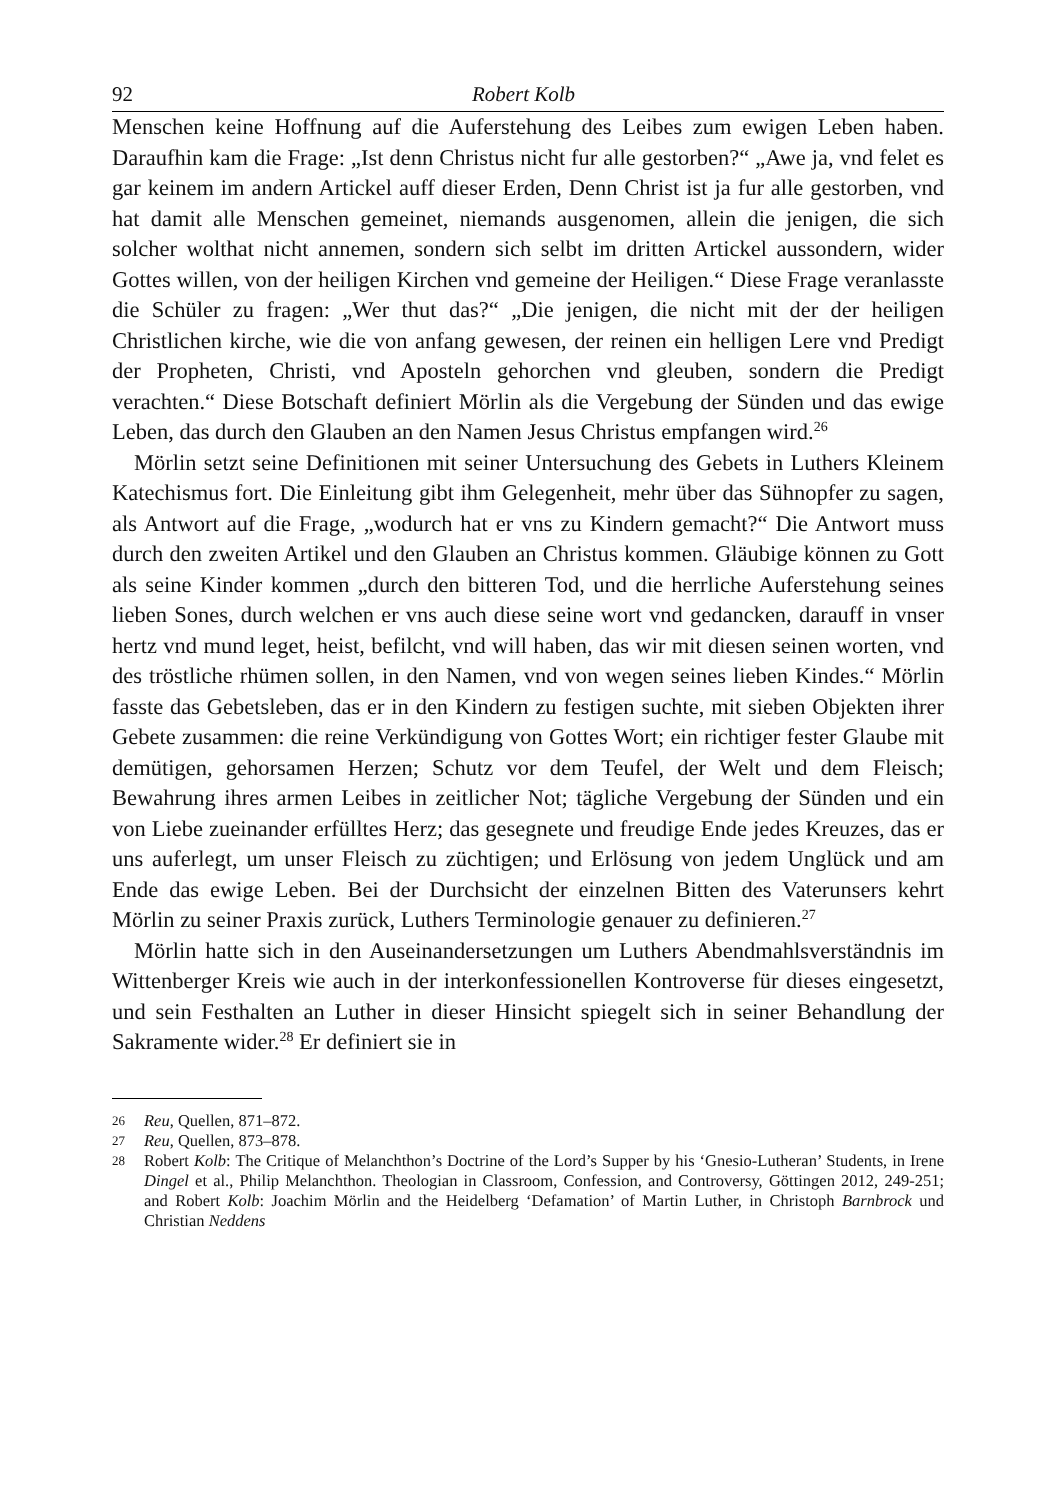92 Robert Kolb
Menschen keine Hoffnung auf die Auferstehung des Leibes zum ewigen Leben haben. Daraufhin kam die Frage: „Ist denn Christus nicht fur alle gestorben?“ „Awe ja, vnd felet es gar keinem im andern Artickel auff dieser Erden, Denn Christ ist ja fur alle gestorben, vnd hat damit alle Menschen gemeinet, niemands ausgenomen, allein die jenigen, die sich solcher wolthat nicht annemen, sondern sich selbt im dritten Artickel aussondern, wider Gottes willen, von der heiligen Kirchen vnd gemeine der Heiligen.“ Diese Frage veranlasste die Schüler zu fragen: „Wer thut das?“ „Die jenigen, die nicht mit der der heiligen Christlichen kirche, wie die von anfang gewesen, der reinen ein helligen Lere vnd Predigt der Propheten, Christi, vnd Aposteln gehorchen vnd gleuben, sondern die Predigt verachten.“ Diese Botschaft definiert Mörlin als die Vergebung der Sünden und das ewige Leben, das durch den Glauben an den Namen Jesus Christus empfangen wird.<sup>26</sup>
Mörlin setzt seine Definitionen mit seiner Untersuchung des Gebets in Luthers Kleinem Katechismus fort. Die Einleitung gibt ihm Gelegenheit, mehr über das Sühnopfer zu sagen, als Antwort auf die Frage, „wodurch hat er vns zu Kindern gemacht?“ Die Antwort muss durch den zweiten Artikel und den Glauben an Christus kommen. Gläubige können zu Gott als seine Kinder kommen „durch den bitteren Tod, und die herrliche Auferstehung seines lieben Sones, durch welchen er vns auch diese seine wort vnd gedancken, darauff in vnser hertz vnd mund leget, heist, befilcht, vnd will haben, das wir mit diesen seinen worten, vnd des tröstliche rhümen sollen, in den Namen, vnd von wegen seines lieben Kindes.“ Mörlin fasste das Gebetsleben, das er in den Kindern zu festigen suchte, mit sieben Objekten ihrer Gebete zusammen: die reine Verkündigung von Gottes Wort; ein richtiger fester Glaube mit demütigen, gehorsamen Herzen; Schutz vor dem Teufel, der Welt und dem Fleisch; Bewahrung ihres armen Leibes in zeitlicher Not; tägliche Vergebung der Sünden und ein von Liebe zueinander erfülltes Herz; das gesegnete und freudige Ende jedes Kreuzes, das er uns auferlegt, um unser Fleisch zu züchtigen; und Erlösung von jedem Unglück und am Ende das ewige Leben. Bei der Durchsicht der einzelnen Bitten des Vaterunsers kehrt Mörlin zu seiner Praxis zurück, Luthers Terminologie genauer zu definieren.<sup>27</sup>
Mörlin hatte sich in den Auseinandersetzungen um Luthers Abendmahlsverständnis im Wittenberger Kreis wie auch in der interkonfessionellen Kontroverse für dieses eingesetzt, und sein Festhalten an Luther in dieser Hinsicht spiegelt sich in seiner Behandlung der Sakramente wider.<sup>28</sup> Er definiert sie in
26
Reu, Quellen, 871–872.
27
Reu, Quellen, 873–878.
28
Robert Kolb: The Critique of Melanchthon’s Doctrine of the Lord’s Supper by his ‘Gnesio-Lutheran’ Students, in Irene Dingel et al., Philip Melanchthon. Theologian in Classroom, Confession, and Controversy, Göttingen 2012, 249-251; and Robert Kolb: Joachim Mörlin and the Heidelberg ‘Defamation’ of Martin Luther, in Christoph Barnbrock und Christian Neddens